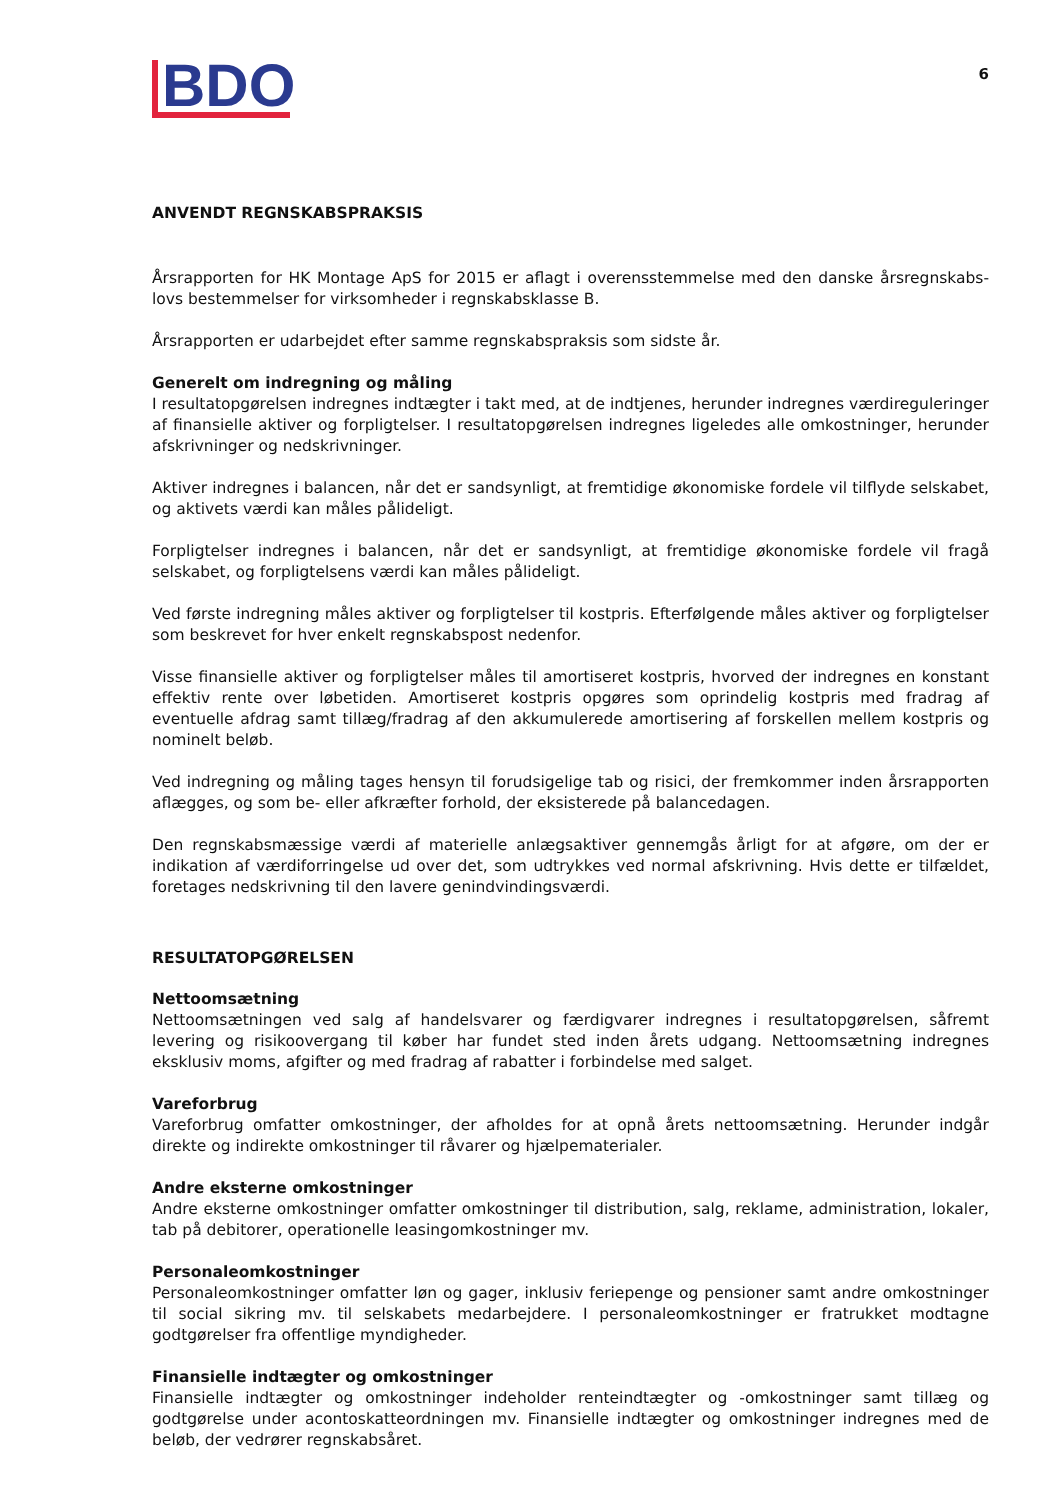BDO
6
ANVENDT REGNSKABSPRAKSIS
Årsrapporten for HK Montage ApS for 2015 er aflagt i overensstemmelse med den danske årsregnskabs­lovs bestemmelser for virksomheder i regnskabsklasse B.
Årsrapporten er udarbejdet efter samme regnskabspraksis som sidste år.
Generelt om indregning og måling
I resultatopgørelsen indregnes indtægter i takt med, at de indtjenes, herunder indregnes værdiregule­ringer af finansielle aktiver og forpligtelser. I resultatopgørelsen indregnes ligeledes alle omkostninger, herunder afskrivninger og nedskrivninger.
Aktiver indregnes i balancen, når det er sandsynligt, at fremtidige økonomiske fordele vil tilflyde selskabet, og aktivets værdi kan måles pålideligt.
Forpligtelser indregnes i balancen, når det er sandsynligt, at fremtidige økonomiske fordele vil fragå selskabet, og forpligtelsens værdi kan måles pålideligt.
Ved første indregning måles aktiver og forpligtelser til kostpris. Efterfølgende måles aktiver og for­pligtelser som beskrevet for hver enkelt regnskabspost nedenfor.
Visse finansielle aktiver og forpligtelser måles til amortiseret kostpris, hvorved der indregnes en kon­stant effektiv rente over løbetiden. Amortiseret kostpris opgøres som oprindelig kostpris med fradrag af eventuelle afdrag samt tillæg/fradrag af den akkumulerede amortisering af forskellen mellem kost­pris og nominelt beløb.
Ved indregning og måling tages hensyn til forudsigelige tab og risici, der fremkommer inden årsrap­porten aflægges, og som be- eller afkræfter forhold, der eksisterede på balancedagen.
Den regnskabsmæssige værdi af materielle anlægsaktiver gennemgås årligt for at afgøre, om der er indikation af værdiforringelse ud over det, som udtrykkes ved normal afskrivning. Hvis dette er tilfældet, foretages nedskrivning til den lavere genindvindingsværdi.
RESULTATOPGØRELSEN
Nettoomsætning
Nettoomsætningen ved salg af handelsvarer og færdigvarer indregnes i resultatopgørelsen, såfremt levering og risikoovergang til køber har fundet sted inden årets udgang. Nettoomsætning indregnes eksklusiv moms, afgifter og med fradrag af rabatter i forbindelse med salget.
Vareforbrug
Vareforbrug omfatter omkostninger, der afholdes for at opnå årets nettoomsætning. Herunder indgår direkte og indirekte omkostninger til råvarer og hjælpematerialer.
Andre eksterne omkostninger
Andre eksterne omkostninger omfatter omkostninger til distribution, salg, reklame, administration, lokaler, tab på debitorer, operationelle leasingomkostninger mv.
Personaleomkostninger
Personaleomkostninger omfatter løn og gager, inklusiv feriepenge og pensioner samt andre omkost­ninger til social sikring mv. til selskabets medarbejdere. I personaleomkostninger er fratrukket mod­tagne godtgørelser fra offentlige myndigheder.
Finansielle indtægter og omkostninger
Finansielle indtægter og omkostninger indeholder renteindtægter og -omkostninger samt tillæg og godtgørelse under acontoskatteordningen mv. Finansielle indtægter og omkostninger indregnes med de beløb, der vedrører regnskabsåret.